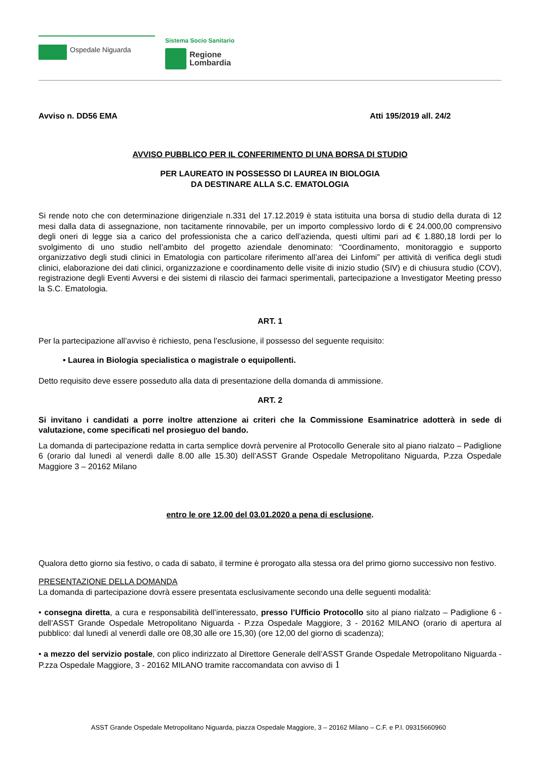Ospedale Niguarda
Sistema Socio Sanitario
Regione
Lombardia
Avviso n. DD56 EMA Atti 195/2019 all. 24/2
AVVISO PUBBLICO PER IL CONFERIMENTO DI UNA BORSA DI STUDIO
PER LAUREATO IN POSSESSO DI LAUREA IN BIOLOGIA
DA DESTINARE ALLA S.C. EMATOLOGIA
Si rende noto che con determinazione dirigenziale n.331 del 17.12.2019 è stata istituita una borsa di studio della durata di 12 mesi dalla data di assegnazione, non tacitamente rinnovabile, per un importo complessivo lordo di € 24.000,00 comprensivo degli oneri di legge sia a carico del professionista che a carico dell’azienda, questi ultimi pari ad € 1.880,18 lordi per lo svolgimento di uno studio nell’ambito del progetto aziendale denominato: “Coordinamento, monitoraggio e supporto organizzativo degli studi clinici in Ematologia con particolare riferimento all’area dei Linfomi” per attività di verifica degli studi clinici, elaborazione dei dati clinici, organizzazione e coordinamento delle visite di inizio studio (SIV) e di chiusura studio (COV), registrazione degli Eventi Avversi e dei sistemi di rilascio dei farmaci sperimentali, partecipazione a Investigator Meeting presso la S.C. Ematologia.
ART. 1
Per la partecipazione all’avviso è richiesto, pena l’esclusione, il possesso del seguente requisito:
• Laurea in Biologia specialistica o magistrale o equipollenti.
Detto requisito deve essere posseduto alla data di presentazione della domanda di ammissione.
ART. 2
Si invitano i candidati a porre inoltre attenzione ai criteri che la Commissione Esaminatrice adotterà in sede di valutazione, come specificati nel prosieguo del bando.
La domanda di partecipazione redatta in carta semplice dovrà pervenire al Protocollo Generale sito al piano rialzato – Padiglione 6 (orario dal lunedì al venerdì dalle 8.00 alle 15.30) dell’ASST Grande Ospedale Metropolitano Niguarda, P.zza Ospedale Maggiore 3 – 20162 Milano
entro le ore 12.00 del 03.01.2020 a pena di esclusione.
Qualora detto giorno sia festivo, o cada di sabato, il termine è prorogato alla stessa ora del primo giorno successivo non festivo.
PRESENTAZIONE DELLA DOMANDA
La domanda di partecipazione dovrà essere presentata esclusivamente secondo una delle seguenti modalità:
• consegna diretta, a cura e responsabilità dell’interessato, presso l’Ufficio Protocollo sito al piano rialzato – Padiglione 6 - dell’ASST Grande Ospedale Metropolitano Niguarda - P.zza Ospedale Maggiore, 3 - 20162 MILANO (orario di apertura al pubblico: dal lunedì al venerdì dalle ore 08,30 alle ore 15,30) (ore 12,00 del giorno di scadenza);
• a mezzo del servizio postale, con plico indirizzato al Direttore Generale dell’ASST Grande Ospedale Metropolitano Niguarda - P.zza Ospedale Maggiore, 3 - 20162 MILANO tramite raccomandata con avviso di 1
ASST Grande Ospedale Metropolitano Niguarda, piazza Ospedale Maggiore, 3 – 20162 Milano – C.F. e P.I. 09315660960